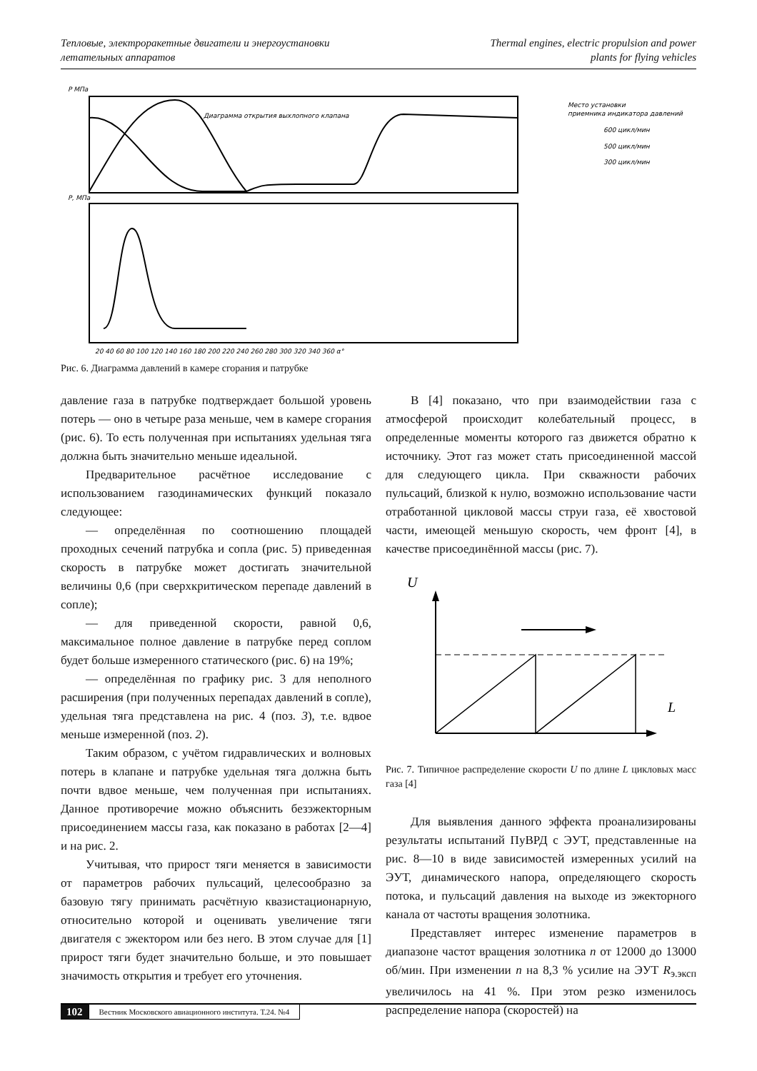Тепловые, электроракетные двигатели и энергоустановки
летательных аппаратов
Thermal engines, electric propulsion and power
plants for flying vehicles
P МПа
P, МПа
Диаграмма открытия выхлопного клапана
Место установки
приемника индикатора давлений
600 цикл/мин
500 цикл/мин
300 цикл/мин
20 40 60 80 100 120 140 160 180 200 220 240 260 280 300 320 340 360 α°
Рис. 6. Диаграмма давлений в камере сгорания и патрубке
давление газа в патрубке подтверждает большой уровень потерь — оно в четыре раза меньше, чем в камере сгорания (рис. 6). То есть полученная при испытаниях удельная тяга должна быть значительно меньше идеальной.
Предварительное расчётное исследование с использованием газодинамических функций показало следующее:
— определённая по соотношению площадей проходных сечений патрубка и сопла (рис. 5) приведенная скорость в патрубке может достигать значительной величины 0,6 (при сверхкритическом перепаде давлений в сопле);
— для приведенной скорости, равной 0,6, максимальное полное давление в патрубке перед соплом будет больше измеренного статического (рис. 6) на 19%;
— определённая по графику рис. 3 для неполного расширения (при полученных перепадах давлений в сопле), удельная тяга представлена на рис. 4 (поз. 3), т.е. вдвое меньше измеренной (поз. 2).
Таким образом, с учётом гидравлических и волновых потерь в клапане и патрубке удельная тяга должна быть почти вдвое меньше, чем полученная при испытаниях. Данное противоречие можно объяснить безэжекторным присоединением массы газа, как показано в работах [2—4] и на рис. 2.
Учитывая, что прирост тяги меняется в зависимости от параметров рабочих пульсаций, целесообразно за базовую тягу принимать расчётную квазистационарную, относительно которой и оценивать увеличение тяги двигателя с эжектором или без него. В этом случае для [1] прирост тяги будет значительно больше, и это повышает значимость открытия и требует его уточнения.
В [4] показано, что при взаимодействии газа с атмосферой происходит колебательный процесс, в определенные моменты которого газ движется обратно к источнику. Этот газ может стать присоединенной массой для следующего цикла. При скважности рабочих пульсаций, близкой к нулю, возможно использование части отработанной цикловой массы струи газа, её хвостовой части, имеющей меньшую скорость, чем фронт [4], в качестве присоединённой массы (рис. 7).
U
L
Рис. 7. Типичное распределение скорости U по длине L цикловых масс газа [4]
Для выявления данного эффекта проанализированы результаты испытаний ПуВРД с ЭУТ, представленные на рис. 8—10 в виде зависимостей измеренных усилий на ЭУТ, динамического напора, определяющего скорость потока, и пульсаций давления на выходе из эжекторного канала от частоты вращения золотника.
Представляет интерес изменение параметров в диапазоне частот вращения золотника n от 12000 до 13000 об/мин. При изменении n на 8,3 % усилие на ЭУТ R<sub>э.эксп</sub> увеличилось на 41 %. При этом резко изменилось распределение напора (скоростей) на
102 Вестник Московского авиационного института. Т.24. №4